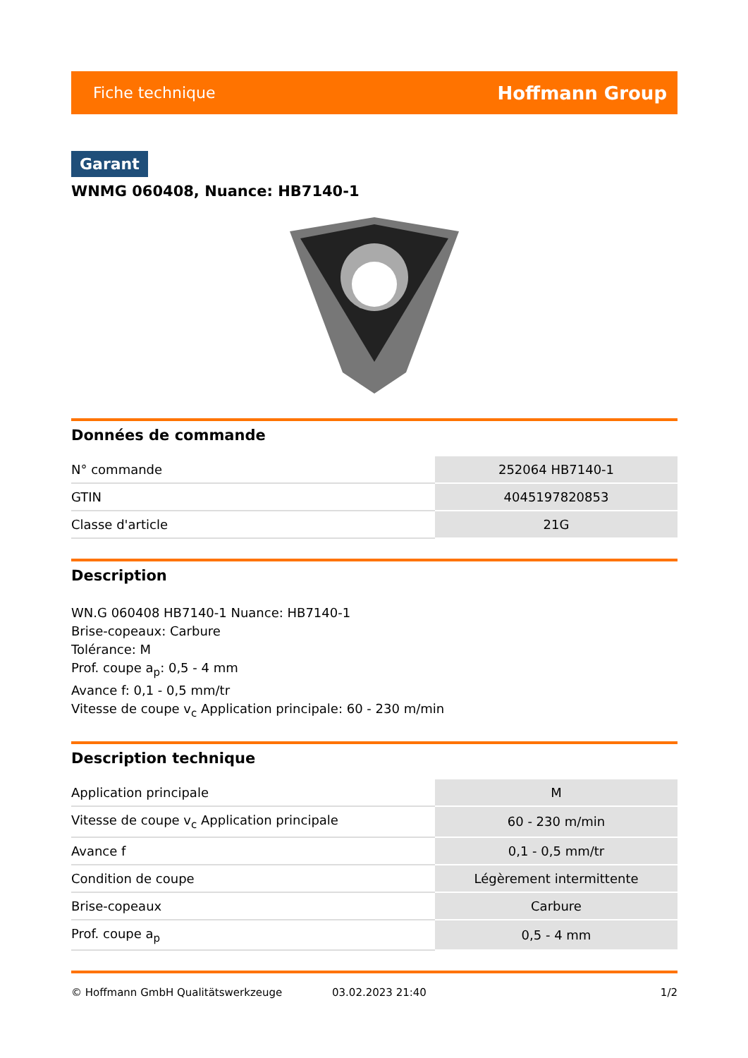Fiche technique Hoffmann Group
Garant
WNMG 060408, Nuance: HB7140-1
Données de commande
| N° commande | 252064 HB7140-1 |
| GTIN | 4045197820853 |
| Classe d'article | 21G |
Description
WN.G 060408 HB7140-1 Nuance: HB7140-1
Brise-copeaux: Carbure
Tolérance: M
Prof. coupe a<sub>p</sub>: 0,5 - 4 mm
Avance f: 0,1 - 0,5 mm/tr
Vitesse de coupe v<sub>c</sub> Application principale: 60 - 230 m/min
Description technique
| Application principale | M |
| Vitesse de coupe v<sub>c</sub> Application principale | 60 - 230 m/min |
| Avance f | 0,1 - 0,5 mm/tr |
| Condition de coupe | Légèrement intermittente |
| Brise-copeaux | Carbure |
| Prof. coupe a<sub>p</sub> | 0,5 - 4 mm |
© Hoffmann GmbH Qualitätswerkzeuge 03.02.2023 21:40 1/2